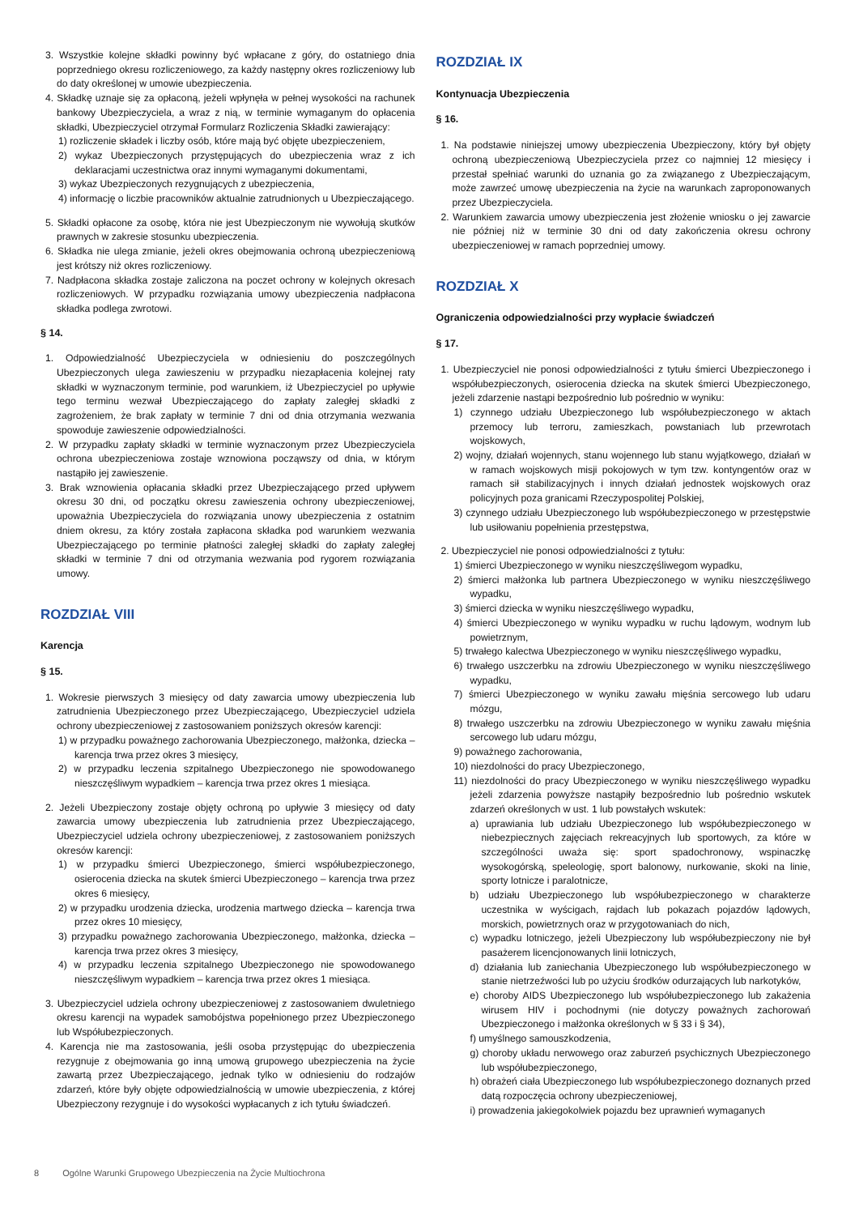3. Wszystkie kolejne składki powinny być wpłacane z góry, do ostatniego dnia poprzedniego okresu rozliczeniowego, za każdy następny okres rozliczeniowy lub do daty określonej w umowie ubezpieczenia.
4. Składkę uznaje się za opłaconą, jeżeli wpłynęła w pełnej wysokości na rachunek bankowy Ubezpieczyciela, a wraz z nią, w terminie wymaganym do opłacenia składki, Ubezpieczyciel otrzymał Formularz Rozliczenia Składki zawierający:
1) rozliczenie składek i liczby osób, które mają być objęte ubezpieczeniem,
2) wykaz Ubezpieczonych przystępujących do ubezpieczenia wraz z ich deklaracjami uczestnictwa oraz innymi wymaganymi dokumentami,
3) wykaz Ubezpieczonych rezygnujących z ubezpieczenia,
4) informację o liczbie pracowników aktualnie zatrudnionych u Ubezpieczającego.
5. Składki opłacone za osobę, która nie jest Ubezpieczonym nie wywołują skutków prawnych w zakresie stosunku ubezpieczenia.
6. Składka nie ulega zmianie, jeżeli okres obejmowania ochroną ubezpieczeniową jest krótszy niż okres rozliczeniowy.
7. Nadpłacona składka zostaje zaliczona na poczet ochrony w kolejnych okresach rozliczeniowych. W przypadku rozwiązania umowy ubezpieczenia nadpłacona składka podlega zwrotowi.
§ 14.
1. Odpowiedzialność Ubezpieczyciela w odniesieniu do poszczególnych Ubezpieczonych ulega zawieszeniu w przypadku niezapłacenia kolejnej raty składki w wyznaczonym terminie, pod warunkiem, iż Ubezpieczyciel po upływie tego terminu wezwał Ubezpieczającego do zapłaty zaległej składki z zagrożeniem, że brak zapłaty w terminie 7 dni od dnia otrzymania wezwania spowoduje zawieszenie odpowiedzialności.
2. W przypadku zapłaty składki w terminie wyznaczonym przez Ubezpieczyciela ochrona ubezpieczeniowa zostaje wznowiona począwszy od dnia, w którym nastąpiło jej zawieszenie.
3. Brak wznowienia opłacania składki przez Ubezpieczającego przed upływem okresu 30 dni, od początku okresu zawieszenia ochrony ubezpieczeniowej, upoważnia Ubezpieczyciela do rozwiązania unowy ubezpieczenia z ostatnim dniem okresu, za który została zapłacona składka pod warunkiem wezwania Ubezpieczającego po terminie płatności zaległej składki do zapłaty zaległej składki w terminie 7 dni od otrzymania wezwania pod rygorem rozwiązania umowy.
ROZDZIAŁ VIII
Karencja
§ 15.
1. Wokresie pierwszych 3 miesięcy od daty zawarcia umowy ubezpieczenia lub zatrudnienia Ubezpieczonego przez Ubezpieczającego, Ubezpieczyciel udziela ochrony ubezpieczeniowej z zastosowaniem poniższych okresów karencji:
1) w przypadku poważnego zachorowania Ubezpieczonego, małżonka, dziecka – karencja trwa przez okres 3 miesięcy,
2) w przypadku leczenia szpitalnego Ubezpieczonego nie spowodowanego nieszczęśliwym wypadkiem – karencja trwa przez okres 1 miesiąca.
2. Jeżeli Ubezpieczony zostaje objęty ochroną po upływie 3 miesięcy od daty zawarcia umowy ubezpieczenia lub zatrudnienia przez Ubezpieczającego, Ubezpieczyciel udziela ochrony ubezpieczeniowej, z zastosowaniem poniższych okresów karencji:
1) w przypadku śmierci Ubezpieczonego, śmierci współubezpieczonego, osierocenia dziecka na skutek śmierci Ubezpieczonego – karencja trwa przez okres 6 miesięcy,
2) w przypadku urodzenia dziecka, urodzenia martwego dziecka – karencja trwa przez okres 10 miesięcy,
3) przypadku poważnego zachorowania Ubezpieczonego, małżonka, dziecka – karencja trwa przez okres 3 miesięcy,
4) w przypadku leczenia szpitalnego Ubezpieczonego nie spowodowanego nieszczęśliwym wypadkiem – karencja trwa przez okres 1 miesiąca.
3. Ubezpieczyciel udziela ochrony ubezpieczeniowej z zastosowaniem dwuletniego okresu karencji na wypadek samobójstwa popełnionego przez Ubezpieczonego lub Współubezpieczonych.
4. Karencja nie ma zastosowania, jeśli osoba przystępując do ubezpieczenia rezygnuje z obejmowania go inną umową grupowego ubezpieczenia na życie zawartą przez Ubezpieczającego, jednak tylko w odniesieniu do rodzajów zdarzeń, które były objęte odpowiedzialnością w umowie ubezpieczenia, z której Ubezpieczony rezygnuje i do wysokości wypłacanych z ich tytułu świadczeń.
ROZDZIAŁ IX
Kontynuacja Ubezpieczenia
§ 16.
1. Na podstawie niniejszej umowy ubezpieczenia Ubezpieczony, który był objęty ochroną ubezpieczeniową Ubezpieczyciela przez co najmniej 12 miesięcy i przestał spełniać warunki do uznania go za związanego z Ubezpieczającym, może zawrzeć umowę ubezpieczenia na życie na warunkach zaproponowanych przez Ubezpieczyciela.
2. Warunkiem zawarcia umowy ubezpieczenia jest złożenie wniosku o jej zawarcie nie później niż w terminie 30 dni od daty zakończenia okresu ochrony ubezpieczeniowej w ramach poprzedniej umowy.
ROZDZIAŁ X
Ograniczenia odpowiedzialności przy wypłacie świadczeń
§ 17.
1. Ubezpieczyciel nie ponosi odpowiedzialności z tytułu śmierci Ubezpieczonego i współubezpieczonych, osierocenia dziecka na skutek śmierci Ubezpieczonego, jeżeli zdarzenie nastąpi bezpośrednio lub pośrednio w wyniku:
1) czynnego udziału Ubezpieczonego lub współubezpieczonego w aktach przemocy lub terroru, zamieszkach, powstaniach lub przewrotach wojskowych,
2) wojny, działań wojennych, stanu wojennego lub stanu wyjątkowego, działań w w ramach wojskowych misji pokojowych w tym tzw. kontyngentów oraz w ramach sił stabilizacyjnych i innych działań jednostek wojskowych oraz policyjnych poza granicami Rzeczypospolitej Polskiej,
3) czynnego udziału Ubezpieczonego lub współubezpieczonego w przestępstwie lub usiłowaniu popełnienia przestępstwa,
2. Ubezpieczyciel nie ponosi odpowiedzialności z tytułu:
1) śmierci Ubezpieczonego w wyniku nieszczęśliwegom wypadku,
2) śmierci małżonka lub partnera Ubezpieczonego w wyniku nieszczęśliwego wypadku,
3) śmierci dziecka w wyniku nieszczęśliwego wypadku,
4) śmierci Ubezpieczonego w wyniku wypadku w ruchu lądowym, wodnym lub powietrznym,
5) trwałego kalectwa Ubezpieczonego w wyniku nieszczęśliwego wypadku,
6) trwałego uszczerbku na zdrowiu Ubezpieczonego w wyniku nieszczęśliwego wypadku,
7) śmierci Ubezpieczonego w wyniku zawału mięśnia sercowego lub udaru mózgu,
8) trwałego uszczerbku na zdrowiu Ubezpieczonego w wyniku zawału mięśnia sercowego lub udaru mózgu,
9) poważnego zachorowania,
10) niezdolności do pracy Ubezpieczonego,
11) niezdolności do pracy Ubezpieczonego w wyniku nieszczęśliwego wypadku jeżeli zdarzenia powyższe nastąpiły bezpośrednio lub pośrednio wskutek zdarzeń określonych w ust. 1 lub powstałych wskutek:
a) uprawiania lub udziału Ubezpieczonego lub współubezpieczonego w niebezpiecznych zajęciach rekreacyjnych lub sportowych, za które w szczególności uważa się: sport spadochronowy, wspinaczkę wysokogórską, speleologię, sport balonowy, nurkowanie, skoki na linie, sporty lotnicze i paralotnicze,
b) udziału Ubezpieczonego lub współubezpieczonego w charakterze uczestnika w wyścigach, rajdach lub pokazach pojazdów lądowych, morskich, powietrznych oraz w przygotowaniach do nich,
c) wypadku lotniczego, jeżeli Ubezpieczony lub współubezpieczony nie był pasażerem licencjonowanych linii lotniczych,
d) działania lub zaniechania Ubezpieczonego lub współubezpieczonego w stanie nietrzeźwości lub po użyciu środków odurzających lub narkotyków,
e) choroby AIDS Ubezpieczonego lub współubezpieczonego lub zakażenia wirusem HIV i pochodnymi (nie dotyczy poważnych zachorowań Ubezpieczonego i małżonka określonych w § 33 i § 34),
f) umyślnego samouszkodzenia,
g) choroby układu nerwowego oraz zaburzeń psychicznych Ubezpieczonego lub współubezpieczonego,
h) obrażeń ciała Ubezpieczonego lub współubezpieczonego doznanych przed datą rozpoczęcia ochrony ubezpieczeniowej,
i) prowadzenia jakiegokolwiek pojazdu bez uprawnień wymaganych
8 Ogólne Warunki Grupowego Ubezpieczenia na Życie Multiochrona